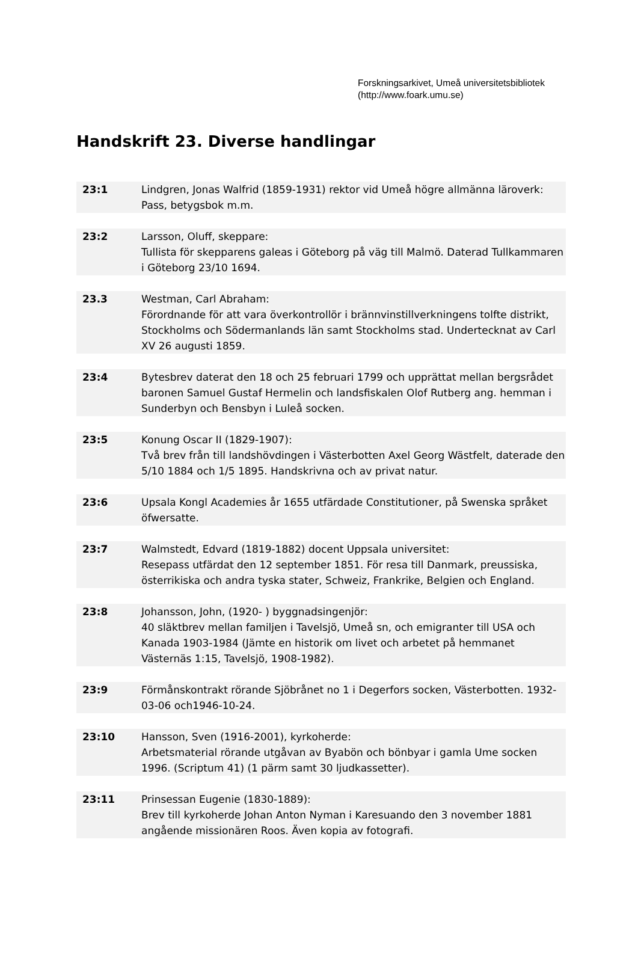Forskningsarkivet, Umeå universitetsbibliotek
(http://www.foark.umu.se)
Handskrift 23. Diverse handlingar
| 23:1 | Lindgren, Jonas Walfrid (1859-1931) rektor vid Umeå högre allmänna läroverk: Pass, betygsbok m.m. |
| 23:2 | Larsson, Oluff, skeppare: Tullista för skepparens galeas i Göteborg på väg till Malmö. Daterad Tullkammaren i Göteborg 23/10 1694. |
| 23.3 | Westman, Carl Abraham: Förordnande för att vara överkontrollör i brännvinstillverkningens tolfte distrikt, Stockholms och Södermanlands län samt Stockholms stad. Undertecknat av Carl XV 26 augusti 1859. |
| 23:4 | Bytesbrev daterat den 18 och 25 februari 1799 och upprättat mellan bergsrådet baronen Samuel Gustaf Hermelin och landsfiskalen Olof Rutberg ang. hemman i Sunderbyn och Bensbyn i Luleå socken. |
| 23:5 | Konung Oscar II (1829-1907): Två brev från till landshövdingen i Västerbotten Axel Georg Wästfelt, daterade den 5/10 1884 och 1/5 1895. Handskrivna och av privat natur. |
| 23:6 | Upsala Kongl Academies år 1655 utfärdade Constitutioner, på Swenska språket öfwersatte. |
| 23:7 | Walmstedt, Edvard (1819-1882) docent Uppsala universitet: Resepass utfärdat den 12 september 1851. För resa till Danmark, preussiska, österrikiska och andra tyska stater, Schweiz, Frankrike, Belgien och England. |
| 23:8 | Johansson, John, (1920- ) byggnadsingenjör: 40 släktbrev mellan familjen i Tavelsjö, Umeå sn, och emigranter till USA och Kanada 1903-1984 (Jämte en historik om livet och arbetet på hemmanet Västernäs 1:15, Tavelsjö, 1908-1982). |
| 23:9 | Förmånskontrakt rörande Sjöbrånet no 1 i Degerfors socken, Västerbotten. 1932-03-06 och1946-10-24. |
| 23:10 | Hansson, Sven (1916-2001), kyrkoherde: Arbetsmaterial rörande utgåvan av Byabön och bönbyar i gamla Ume socken 1996. (Scriptum 41) (1 pärm samt 30 ljudkassetter). |
| 23:11 | Prinsessan Eugenie (1830-1889): Brev till kyrkoherde Johan Anton Nyman i Karesuando den 3 november 1881 angående missionären Roos. Även kopia av fotografi. |